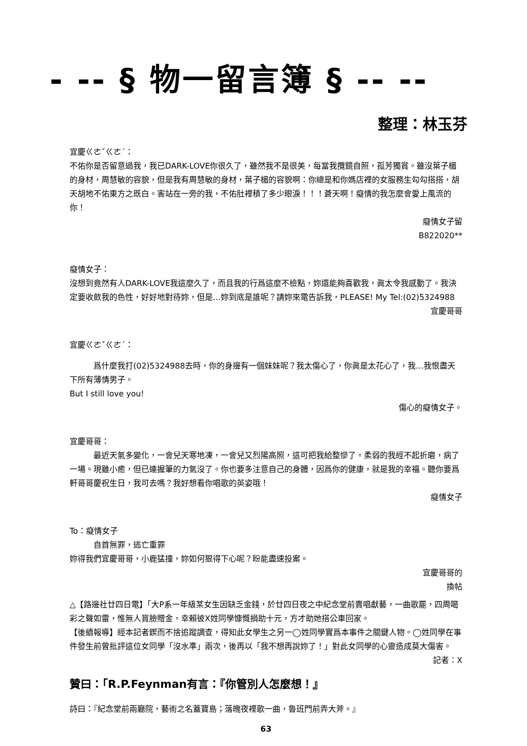- -- § 物一留言簿 § -- --
整理：林玉芬
宜慶ㄍㄜˇㄍㄜˊ：
不佑你是否留意過我，我已DARK-LOVE你很久了，雖然我不是很美，每當我攬鏡自照，孤芳獨賞。雖沒葉子楣的身材，周慧敏的容貌，但是我有周慧敏的身材，葉子楣的容貌啊：你總是和你媽店裡的女服務生勾勾搭搭，胡天胡地不佑東方之既白。害站在一旁的我，不佑肚裡積了多少眼淚！！！蒼天啊！癡情的我怎麼會愛上風流的你！
癡情女子留
B822020**
癡情女子：
沒想到竟然有人DARK-LOVE我這麼久了，而且我的行爲這麼不檢點，妳還能夠喜歡我，眞太令我感動了。我決定要收斂我的色性，好好地對待妳，但是…妳到底是誰呢？請妳來電告訴我，PLEASE! My Tel:(02)5324988
宜慶哥哥
宜慶ㄍㄜˇㄍㄜˊ：
爲什麼我打(02)5324988去時，你的身邊有一個妹妹呢？我太傷心了，你眞是太花心了，我…我恨盡天下所有薄情男子。
But I still love you!
傷心的癡情女子。
宜慶哥哥：
最近天氣多變化，一會兒天寒地凍，一會兒又烈陽高照，這可把我給整慘了。柔弱的我經不起折磨，病了一場。現雖小癒，但已連握筆的力氣沒了。你也要多注意自己的身體，因爲你的健康，就是我的幸福。聽你要爲軒哥哥慶祝生日，我可去嗎？我好想看你唱歌的英姿哦！
癡情女子
To：癡情女子
自首無罪，逃亡重罪
妳得我們宜慶哥哥，小鹿猛撞，妳如何狠得下心呢？盼能盡速投案。
宜慶哥哥的
換帖
△【路邊社廿四日電】「大P系一年級某女生因缺乏金錢，於廿四日夜之中紀念堂前賣唱獻藝，一曲歌罷，四周喝彩之聲如雷，惟無人賞臉贈金，幸賴彼X姓同學慷慨捐助十元，方才助她搭公車回家。
【後續報導】經本記者鍥而不捨追蹤調查，得知此女學生之另一◯姓同學實爲本事件之關鍵人物。◯姓同學在事件發生前曾批評這位女同學「沒水準」兩次，後再以「我不想再說妳了！」對此女同學的心靈造成莫大傷害。
記者：X
贊曰：「R.P.Feynman有言：『你管別人怎麼想！』
詩曰：『紀念堂前兩廳院，藝術之名蓋寶島；落魄夜裡歌一曲，魯班門前弄大斧。』
63